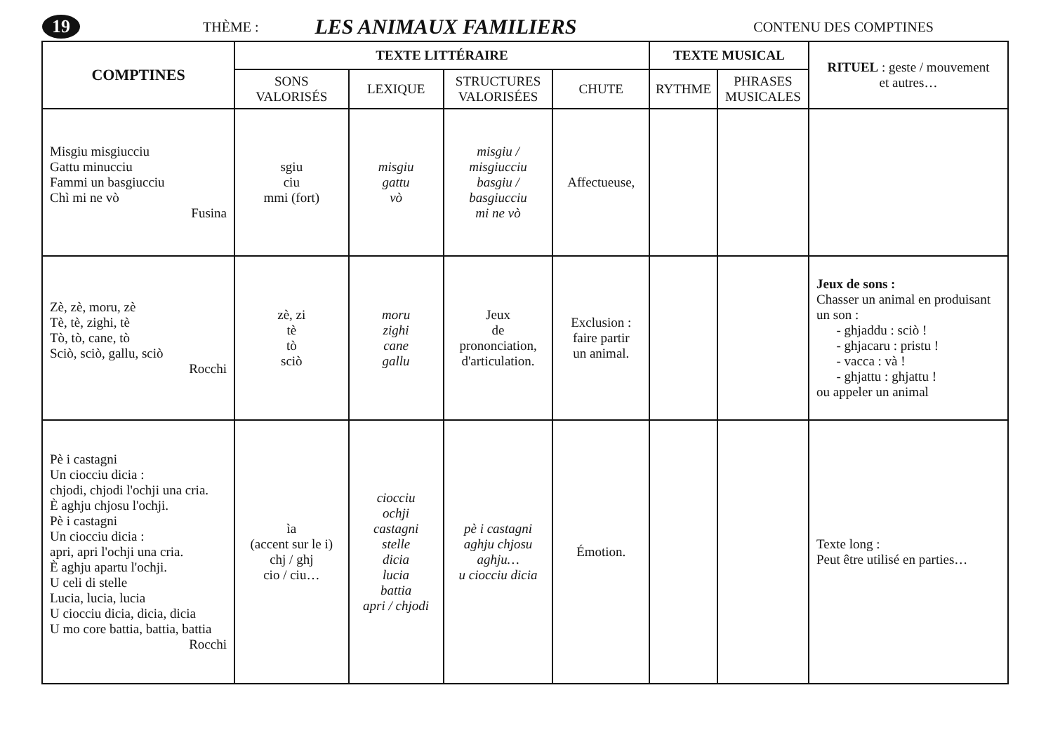19 THÈME : LES ANIMAUX FAMILIERS CONTENU DES COMPTINES
| COMPTINES | TEXTE LITTÉRAIRE | | | | TEXTE MUSICAL | | RITUEL : geste / mouvement et autres… |
| --- | --- | --- | --- | --- | --- | --- | --- |
| | SONS VALORISÉS | LEXIQUE | STRUCTURES VALORISÉES | CHUTE | RYTHME | PHRASES MUSICALES | |
| Misgiu misgiucciu Gattu minucciu Fammi un basgiucciu Chì mi ne vò Fusina | sgiu ciu mmi (fort) | misgiu gattu vò | misgiu / misgiucciu basgiu / basgiucciu mi ne vò | Affectueuse, | | | |
| Zè, zè, moru, zè Tè, tè, zighi, tè Tò, tò, cane, tò Sciò, sciò, gallu, sciò Rocchi | zè, zi tè tò sciò | moru zighi cane gallu | Jeux de prononciation, d'articulation. | Exclusion : faire partir un animal. | | | Jeux de sons : Chasser un animal en produisant un son : - ghjaddu : sciò ! - ghjacaru : pristu ! - vacca : và ! - ghjattu : ghjattu ! ou appeler un animal |
| Pè i castagni Un ciocciu dicia : chjodi, chjodi l'ochji una cria. È aghju chjosu l'ochji. Pè i castagni Un ciocciu dicia : apri, apri l'ochji una cria. È aghju apartu l'ochji. U celi di stelle Lucia, lucia, lucia U ciocciu dicia, dicia, dicia U mo core battia, battia, battia Rocchi | ìa (accent sur le i) chj / ghj cio / ciu… | ciocciu ochji castagni stelle dicia lucia battia apri / chjodi | pè i castagni aghju chjosu aghju… u ciocciu dicia | Émotion. | | | Texte long : Peut être utilisé en parties… |